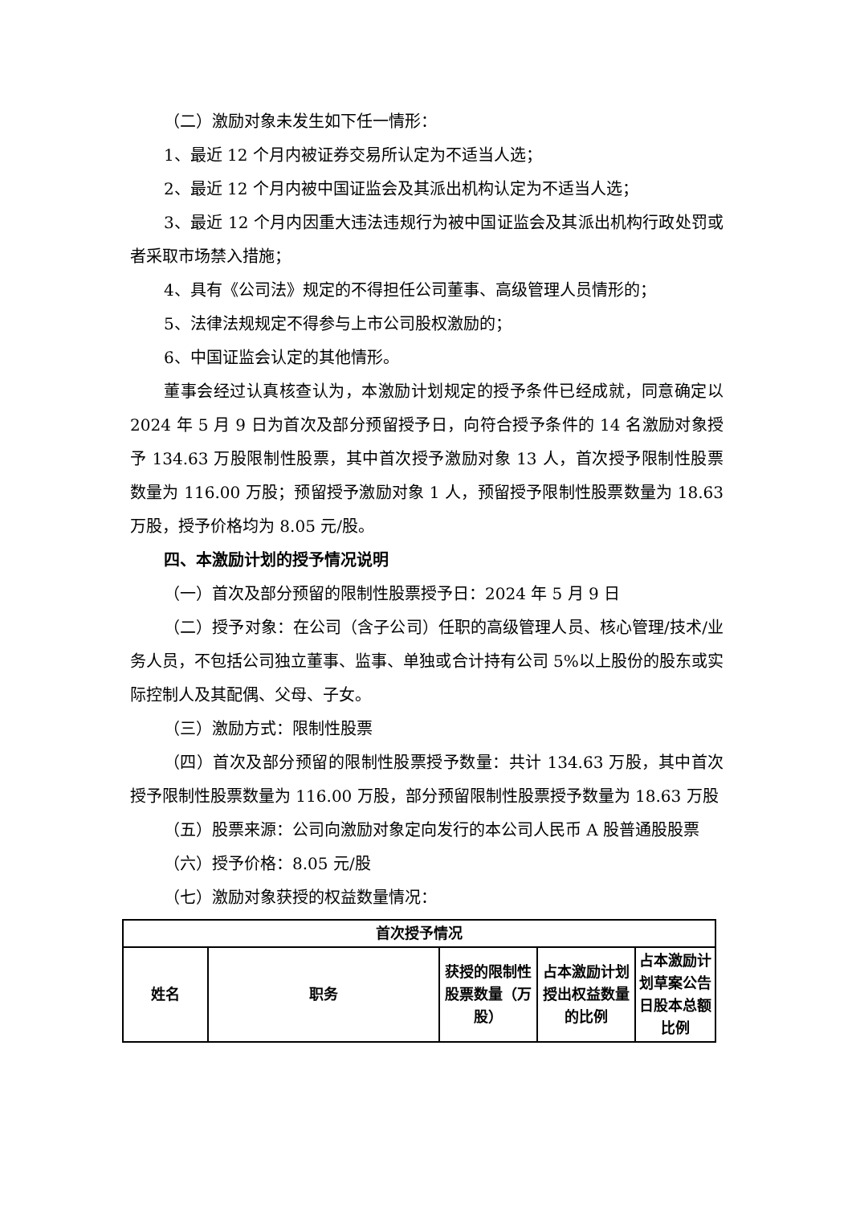（二）激励对象未发生如下任一情形：
1、最近 12 个月内被证券交易所认定为不适当人选；
2、最近 12 个月内被中国证监会及其派出机构认定为不适当人选；
3、最近 12 个月内因重大违法违规行为被中国证监会及其派出机构行政处罚或者采取市场禁入措施；
4、具有《公司法》规定的不得担任公司董事、高级管理人员情形的；
5、法律法规规定不得参与上市公司股权激励的；
6、中国证监会认定的其他情形。
董事会经过认真核查认为，本激励计划规定的授予条件已经成就，同意确定以 2024 年 5 月 9 日为首次及部分预留授予日，向符合授予条件的 14 名激励对象授予 134.63 万股限制性股票，其中首次授予激励对象 13 人，首次授予限制性股票数量为 116.00 万股；预留授予激励对象 1 人，预留授予限制性股票数量为 18.63 万股，授予价格均为 8.05 元/股。
四、本激励计划的授予情况说明
（一）首次及部分预留的限制性股票授予日：2024 年 5 月 9 日
（二）授予对象：在公司（含子公司）任职的高级管理人员、核心管理/技术/业务人员，不包括公司独立董事、监事、单独或合计持有公司 5%以上股份的股东或实际控制人及其配偶、父母、子女。
（三）激励方式：限制性股票
（四）首次及部分预留的限制性股票授予数量：共计 134.63 万股，其中首次授予限制性股票数量为 116.00 万股，部分预留限制性股票授予数量为 18.63 万股
（五）股票来源：公司向激励对象定向发行的本公司人民币 A 股普通股股票
（六）授予价格：8.05 元/股
（七）激励对象获授的权益数量情况：
| 首次授予情况 | | | | |
| --- | --- | --- | --- | --- |
| 姓名 | 职务 | 获授的限制性股票数量（万股） | 占本激励计划授出权益数量的比例 | 占本激励计划草案公告日股本总额比例 |